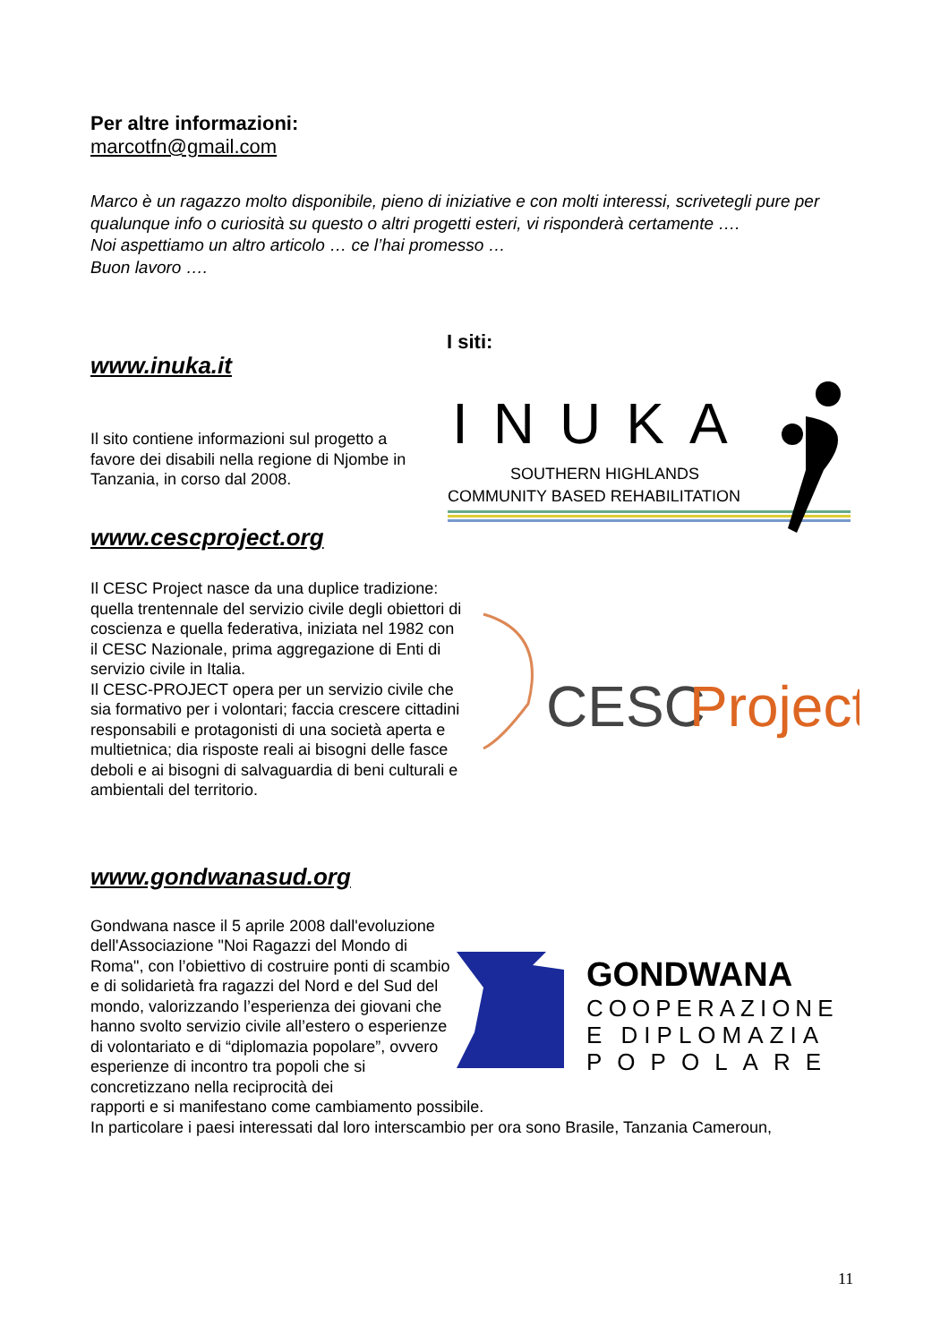Per altre informazioni:
marcotfn@gmail.com
Marco è un ragazzo molto disponibile, pieno di iniziative e con molti interessi, scrivetegli pure per qualunque info o curiosità su questo o altri progetti esteri, vi risponderà certamente ….
Noi aspettiamo un altro articolo … ce l’hai promesso …
Buon lavoro ….
I siti:
www.inuka.it
Il sito contiene informazioni sul progetto a favore dei disabili nella regione di Njombe in Tanzania, in corso dal 2008.
INUKA
SOUTHERN HIGHLANDS
COMMUNITY BASED REHABILITATION
www.cescproject.org
Il CESC Project nasce da una duplice tradizione: quella trentennale del servizio civile degli obiettori di coscienza e quella federativa, iniziata nel 1982 con il CESC Nazionale, prima aggregazione di Enti di servizio civile in Italia.
Il CESC-PROJECT opera per un servizio civile che sia formativo per i volontari; faccia crescere cittadini responsabili e protagonisti di una società aperta e multietnica; dia risposte reali ai bisogni delle fasce deboli e ai bisogni di salvaguardia di beni culturali e ambientali del territorio.
CESC
Project
www.gondwanasud.org
Gondwana nasce il 5 aprile 2008 dall'evoluzione dell'Associazione "Noi Ragazzi del Mondo di Roma", con l’obiettivo di costruire ponti di scambio e di solidarietà fra ragazzi del Nord e del Sud del mondo, valorizzando l’esperienza dei giovani che hanno svolto servizio civile all’estero o esperienze di volontariato e di “diplomazia popolare”, ovvero esperienze di incontro tra popoli che si concretizzano nella reciprocità dei
GONDWANA
COOPERAZIONE
E DIPLOMAZIA
POPOLARE
rapporti e si manifestano come cambiamento possibile.
In particolare i paesi interessati dal loro interscambio per ora sono Brasile, Tanzania Cameroun,
11